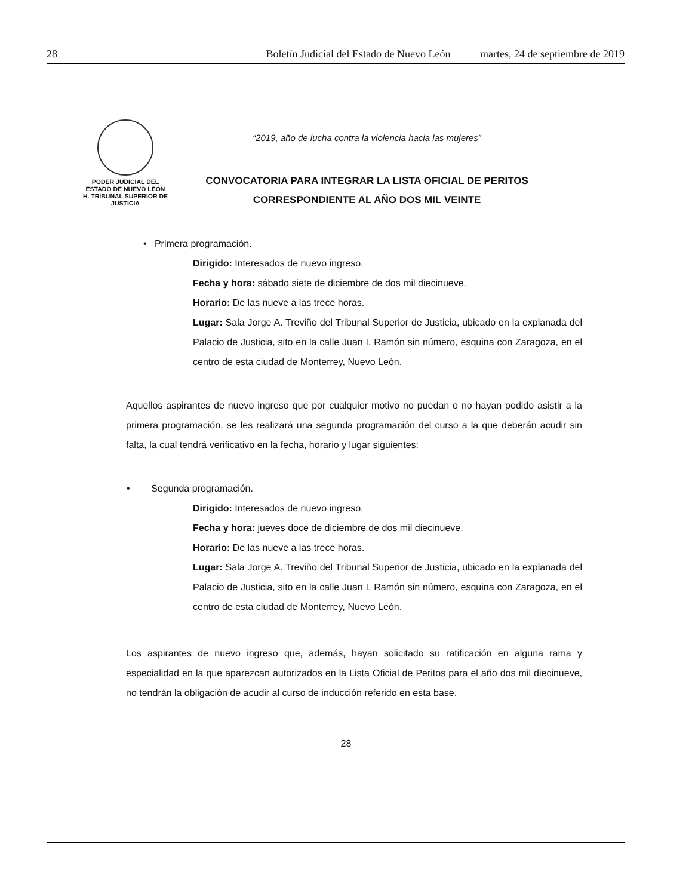28 Boletín Judicial del Estado de Nuevo León martes, 24 de septiembre de 2019
PODER JUDICIAL DEL
ESTADO DE NUEVO LEÓN
H. TRIBUNAL SUPERIOR DE
JUSTICIA
“2019, año de lucha contra la violencia hacia las mujeres”
CONVOCATORIA PARA INTEGRAR LA LISTA OFICIAL DE PERITOS
CORRESPONDIENTE AL AÑO DOS MIL VEINTE
• Primera programación.
Dirigido: Interesados de nuevo ingreso.
Fecha y hora: sábado siete de diciembre de dos mil diecinueve.
Horario: De las nueve a las trece horas.
Lugar: Sala Jorge A. Treviño del Tribunal Superior de Justicia, ubicado en la explanada del Palacio de Justicia, sito en la calle Juan I. Ramón sin número, esquina con Zaragoza, en el centro de esta ciudad de Monterrey, Nuevo León.
Aquellos aspirantes de nuevo ingreso que por cualquier motivo no puedan o no hayan podido asistir a la primera programación, se les realizará una segunda programación del curso a la que deberán acudir sin falta, la cual tendrá verificativo en la fecha, horario y lugar siguientes:
• Segunda programación.
Dirigido: Interesados de nuevo ingreso.
Fecha y hora: jueves doce de diciembre de dos mil diecinueve.
Horario: De las nueve a las trece horas.
Lugar: Sala Jorge A. Treviño del Tribunal Superior de Justicia, ubicado en la explanada del Palacio de Justicia, sito en la calle Juan I. Ramón sin número, esquina con Zaragoza, en el centro de esta ciudad de Monterrey, Nuevo León.
Los aspirantes de nuevo ingreso que, además, hayan solicitado su ratificación en alguna rama y especialidad en la que aparezcan autorizados en la Lista Oficial de Peritos para el año dos mil diecinueve, no tendrán la obligación de acudir al curso de inducción referido en esta base.
28